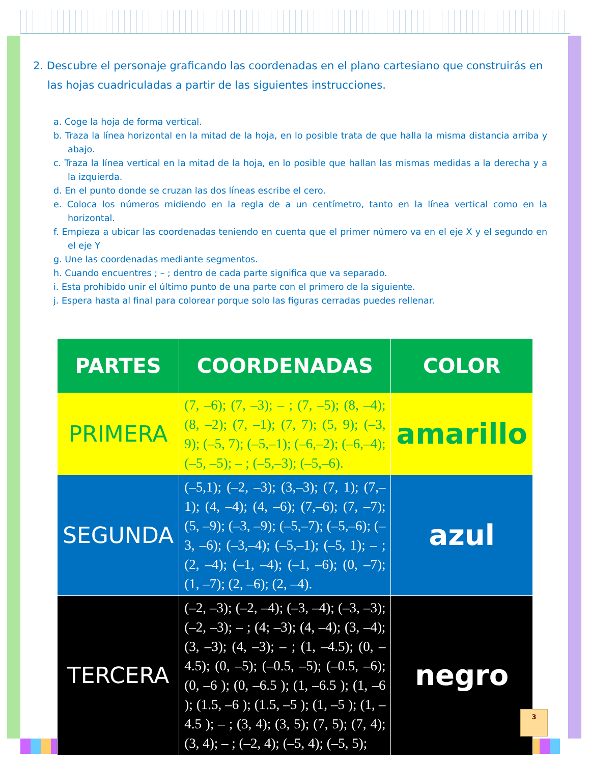2. Descubre el personaje graficando las coordenadas en el plano cartesiano que construirás en las hojas cuadriculadas a partir de las siguientes instrucciones.
a. Coge la hoja de forma vertical.
b. Traza la línea horizontal en la mitad de la hoja, en lo posible trata de que halla la misma distancia arriba y abajo.
c. Traza la línea vertical en la mitad de la hoja, en lo posible que hallan las mismas medidas a la derecha y a la izquierda.
d. En el punto donde se cruzan las dos líneas escribe el cero.
e. Coloca los números midiendo en la regla de a un centímetro, tanto en la línea vertical como en la horizontal.
f. Empieza a ubicar las coordenadas teniendo en cuenta que el primer número va en el eje X y el segundo en el eje Y
g. Une las coordenadas mediante segmentos.
h. Cuando encuentres ; – ; dentro de cada parte significa que va separado.
i. Esta prohibido unir el último punto de una parte con el primero de la siguiente.
j. Espera hasta al final para colorear porque solo las figuras cerradas puedes rellenar.
| PARTES | COORDENADAS | COLOR |
| --- | --- | --- |
| PRIMERA | (7, –6); (7, –3); – ; (7, –5); (8, –4); (8, –2); (7, –1); (7, 7); (5, 9); (–3, 9); (–5, 7); (–5,–1); (–6,–2); (–6,–4); (–5, –5); – ; (–5,–3); (–5,–6). | amarillo |
| SEGUNDA | (–5,1); (–2, –3); (3,–3); (7, 1); (7,–1); (4, –4); (4, –6); (7,–6); (7, –7); (5, –9); (–3, –9); (–5,–7); (–5,–6); (–3, –6); (–3,–4); (–5,–1); (–5, 1); – ; (2, –4); (–1, –4); (–1, –6); (0, –7); (1, –7); (2, –6); (2, –4). | azul |
| TERCERA | (–2, –3); (–2, –4); (–3, –4); (–3, –3); (–2, –3); – ; (4; –3); (4, –4); (3, –4); (3, –3); (4, –3); – ; (1, –4.5); (0, –4.5); (0, –5); (–0.5, –5); (–0.5, –6); (0, –6 ); (0, –6.5 ); (1, –6.5 ); (1, –6 ); (1.5, –6 ); (1.5, –5 ); (1, –5 ); (1, –4.5 ); – ; (3, 4); (3, 5); (7, 5); (7, 4); (3, 4); – ; (–2, 4); (–5, 4); (–5, 5); | negro |
3